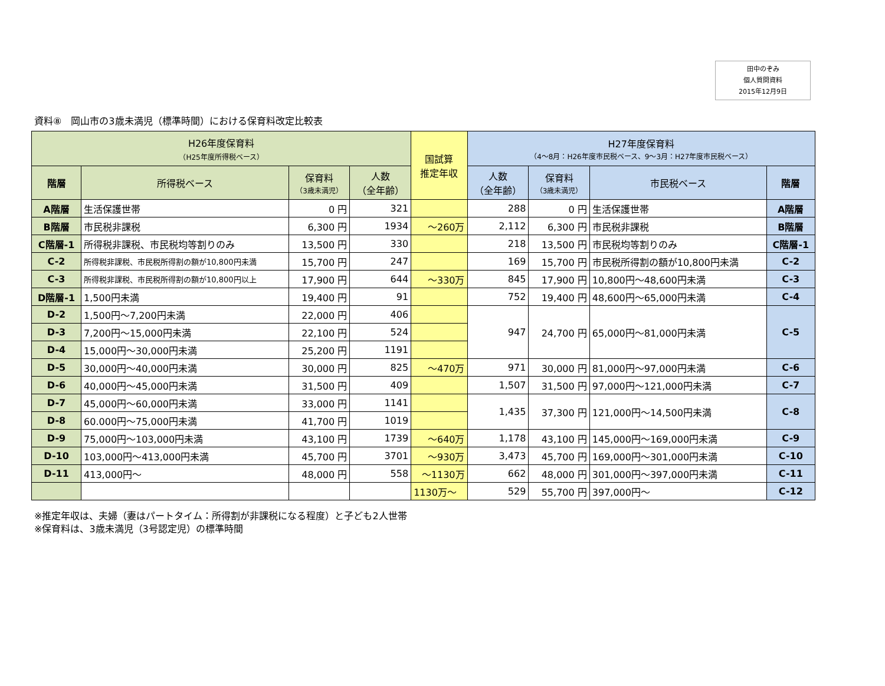田中のぞみ
個人質問資料
2015年12月9日
資料⑧　岡山市の3歳未満児（標準時間）における保育料改定比較表
| H26年度保育料 （H25年度所得税ベース） | | | | 国試算 推定年収 | H27年度保育料 （4～8月：H26年度市民税ベース、9～3月：H27年度市民税ベース） | | | |
| --- | --- | --- | --- | --- | --- | --- | --- | --- |
| 階層 | 所得税ベース | 保育料 （3歳未満児） | 人数 （全年齢） | | 人数 （全年齢） | 保育料 （3歳未満児） | 市民税ベース | 階層 |
| A階層 | 生活保護世帯 | 0 円 | 321 | | 288 | 0 円 | 生活保護世帯 | A階層 |
| B階層 | 市民税非課税 | 6,300 円 | 1934 | ～260万 | 2,112 | 6,300 円 | 市民税非課税 | B階層 |
| C階層-1 | 所得税非課税、市民税均等割りのみ | 13,500 円 | 330 | | 218 | 13,500 円 | 市民税均等割りのみ | C階層-1 |
| C-2 | 所得税非課税、市民税所得割の額が10,800円未満 | 15,700 円 | 247 | | 169 | 15,700 円 | 市民税所得割の額が10,800円未満 | C-2 |
| C-3 | 所得税非課税、市民税所得割の額が10,800円以上 | 17,900 円 | 644 | ～330万 | 845 | 17,900 円 | 10,800円～48,600円未満 | C-3 |
| D階層-1 | 1,500円未満 | 19,400 円 | 91 | | 752 | 19,400 円 | 48,600円～65,000円未満 | C-4 |
| D-2 | 1,500円～7,200円未満 | 22,000 円 | 406 | | 947 | 24,700 円 | 65,000円～81,000円未満 | C-5 |
| D-3 | 7,200円～15,000円未満 | 22,100 円 | 524 | | | | | |
| D-4 | 15,000円～30,000円未満 | 25,200 円 | 1191 | | | | | |
| D-5 | 30,000円～40,000円未満 | 30,000 円 | 825 | ～470万 | 971 | 30,000 円 | 81,000円～97,000円未満 | C-6 |
| D-6 | 40,000円～45,000円未満 | 31,500 円 | 409 | | 1,507 | 31,500 円 | 97,000円～121,000円未満 | C-7 |
| D-7 | 45,000円～60,000円未満 | 33,000 円 | 1141 | | 1,435 | 37,300 円 | 121,000円～14,500円未満 | C-8 |
| D-8 | 60.000円～75,000円未満 | 41,700 円 | 1019 | | | | | |
| D-9 | 75,000円～103,000円未満 | 43,100 円 | 1739 | ～640万 | 1,178 | 43,100 円 | 145,000円～169,000円未満 | C-9 |
| D-10 | 103,000円～413,000円未満 | 45,700 円 | 3701 | ～930万 | 3,473 | 45,700 円 | 169,000円～301,000円未満 | C-10 |
| D-11 | 413,000円～ | 48,000 円 | 558 | ～1130万 | 662 | 48,000 円 | 301,000円～397,000円未満 | C-11 |
| | | | | 1130万～ | 529 | 55,700 円 | 397,000円～ | C-12 |
※推定年収は、夫婦（妻はパートタイム：所得割が非課税になる程度）と子ども2人世帯
※保育料は、3歳未満児（3号認定児）の標準時間